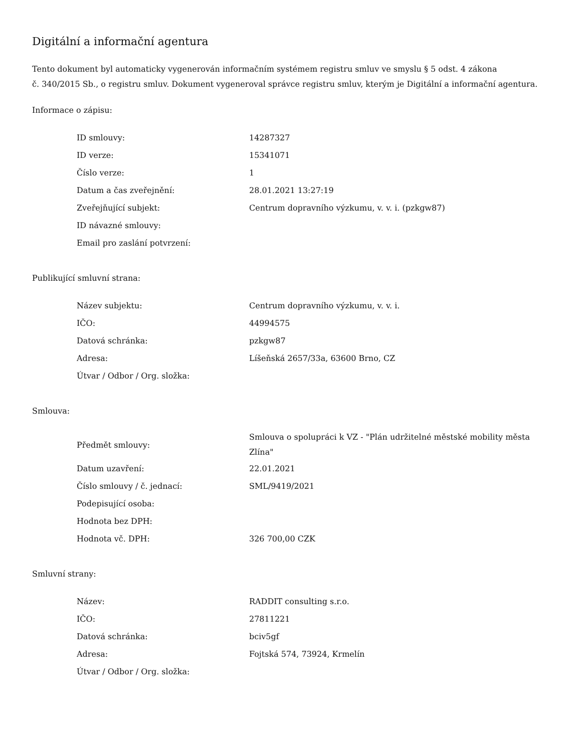Digitální a informační agentura
Tento dokument byl automaticky vygenerován informačním systémem registru smluv ve smyslu § 5 odst. 4 zákona
č. 340/2015 Sb., o registru smluv. Dokument vygeneroval správce registru smluv, kterým je Digitální a informační agentura.
Informace o zápisu:
| ID smlouvy: | 14287327 |
| ID verze: | 15341071 |
| Číslo verze: | 1 |
| Datum a čas zveřejnění: | 28.01.2021 13:27:19 |
| Zveřejňující subjekt: | Centrum dopravního výzkumu, v. v. i. (pzkgw87) |
| ID návazné smlouvy: | |
| Email pro zaslání potvrzení: | |
Publikující smluvní strana:
| Název subjektu: | Centrum dopravního výzkumu, v. v. i. |
| IČO: | 44994575 |
| Datová schránka: | pzkgw87 |
| Adresa: | Líšeňská 2657/33a, 63600 Brno, CZ |
| Útvar / Odbor / Org. složka: | |
Smlouva:
| Předmět smlouvy: | Smlouva o spolupráci k VZ - "Plán udržitelné městské mobility města Zlína" |
| Datum uzavření: | 22.01.2021 |
| Číslo smlouvy / č. jednací: | SML/9419/2021 |
| Podepisující osoba: | |
| Hodnota bez DPH: | |
| Hodnota vč. DPH: | 326 700,00 CZK |
Smluvní strany:
| Název: | RADDIT consulting s.r.o. |
| IČO: | 27811221 |
| Datová schránka: | bciv5gf |
| Adresa: | Fojtská 574, 73924, Krmelín |
| Útvar / Odbor / Org. složka: | |